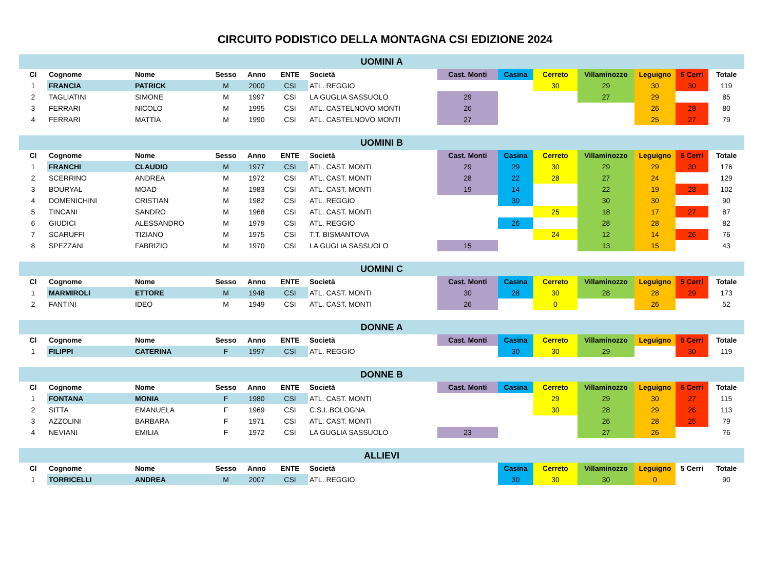CIRCUITO PODISTICO DELLA MONTAGNA CSI EDIZIONE 2024
| UOMINI A | | | | | | | | | | | | | |
| Cl | Cognome | Nome | Sesso | Anno | ENTE | Società | Cast. Monti | Casina | Cerreto | Villaminozzo | Leguigno | 5 Cerri | Totale |
| 1 | FRANCIA | PATRICK | M | 2000 | CSI | ATL. REGGIO | | | 30 | 29 | 30 | 30 | 119 |
| 2 | TAGLIATINI | SIMONE | M | 1997 | CSI | LA GUGLIA SASSUOLO | 29 | | | 27 | 29 | | 85 |
| 3 | FERRARI | NICOLO | M | 1995 | CSI | ATL. CASTELNOVO MONTI | 26 | | | | 26 | 28 | 80 |
| 4 | FERRARI | MATTIA | M | 1990 | CSI | ATL. CASTELNOVO MONTI | 27 | | | | 25 | 27 | 79 |
| UOMINI B | | | | | | | | | | | | | |
| Cl | Cognome | Nome | Sesso | Anno | ENTE | Società | Cast. Monti | Casina | Cerreto | Villaminozzo | Leguigno | 5 Cerri | Totale |
| 1 | FRANCHI | CLAUDIO | M | 1977 | CSI | ATL. CAST. MONTI | 29 | 29 | 30 | 29 | 29 | 30 | 176 |
| 2 | SCERRINO | ANDREA | M | 1972 | CSI | ATL. CAST. MONTI | 28 | 22 | 28 | 27 | 24 | | 129 |
| 3 | BOURYAL | MOAD | M | 1983 | CSI | ATL. CAST. MONTI | 19 | 14 | | 22 | 19 | 28 | 102 |
| 4 | DOMENICHINI | CRISTIAN | M | 1982 | CSI | ATL. REGGIO | | 30 | | 30 | 30 | | 90 |
| 5 | TINCANI | SANDRO | M | 1968 | CSI | ATL. CAST. MONTI | | | 25 | 18 | 17 | 27 | 87 |
| 6 | GIUDICI | ALESSANDRO | M | 1979 | CSI | ATL. REGGIO | | 26 | | 28 | 28 | | 82 |
| 7 | SCARUFFI | TIZIANO | M | 1975 | CSI | T.T. BISMANTOVA | | | 24 | 12 | 14 | 26 | 76 |
| 8 | SPEZZANI | FABRIZIO | M | 1970 | CSI | LA GUGLIA SASSUOLO | 15 | | | 13 | 15 | | 43 |
| UOMINI C | | | | | | | | | | | | | |
| Cl | Cognome | Nome | Sesso | Anno | ENTE | Società | Cast. Monti | Casina | Cerreto | Villaminozzo | Leguigno | 5 Cerri | Totale |
| 1 | MARMIROLI | ETTORE | M | 1948 | CSI | ATL. CAST. MONTI | 30 | 28 | 30 | 28 | 28 | 29 | 173 |
| 2 | FANTINI | IDEO | M | 1949 | CSI | ATL. CAST. MONTI | 26 | | 0 | | 26 | | 52 |
| DONNE A | | | | | | | | | | | | | |
| Cl | Cognome | Nome | Sesso | Anno | ENTE | Società | Cast. Monti | Casina | Cerreto | Villaminozzo | Leguigno | 5 Cerri | Totale |
| 1 | FILIPPI | CATERINA | F | 1997 | CSI | ATL. REGGIO | | 30 | 30 | 29 | | 30 | 119 |
| DONNE B | | | | | | | | | | | | | |
| Cl | Cognome | Nome | Sesso | Anno | ENTE | Società | Cast. Monti | Casina | Cerreto | Villaminozzo | Leguigno | 5 Cerri | Totale |
| 1 | FONTANA | MONIA | F | 1980 | CSI | ATL. CAST. MONTI | | | 29 | 29 | 30 | 27 | 115 |
| 2 | SITTA | EMANUELA | F | 1969 | CSI | C.S.I. BOLOGNA | | | 30 | 28 | 29 | 26 | 113 |
| 3 | AZZOLINI | BARBARA | F | 1971 | CSI | ATL. CAST. MONTI | | | | 26 | 28 | 25 | 79 |
| 4 | NEVIANI | EMILIA | F | 1972 | CSI | LA GUGLIA SASSUOLO | 23 | | | 27 | 26 | | 76 |
| ALLIEVI | | | | | | | | | | | | | |
| Cl | Cognome | Nome | Sesso | Anno | ENTE | Società | | Casina | Cerreto | Villaminozzo | Leguigno | 5 Cerri | Totale |
| 1 | TORRICELLI | ANDREA | M | 2007 | CSI | ATL. REGGIO | | 30 | 30 | 30 | 0 | | 90 |